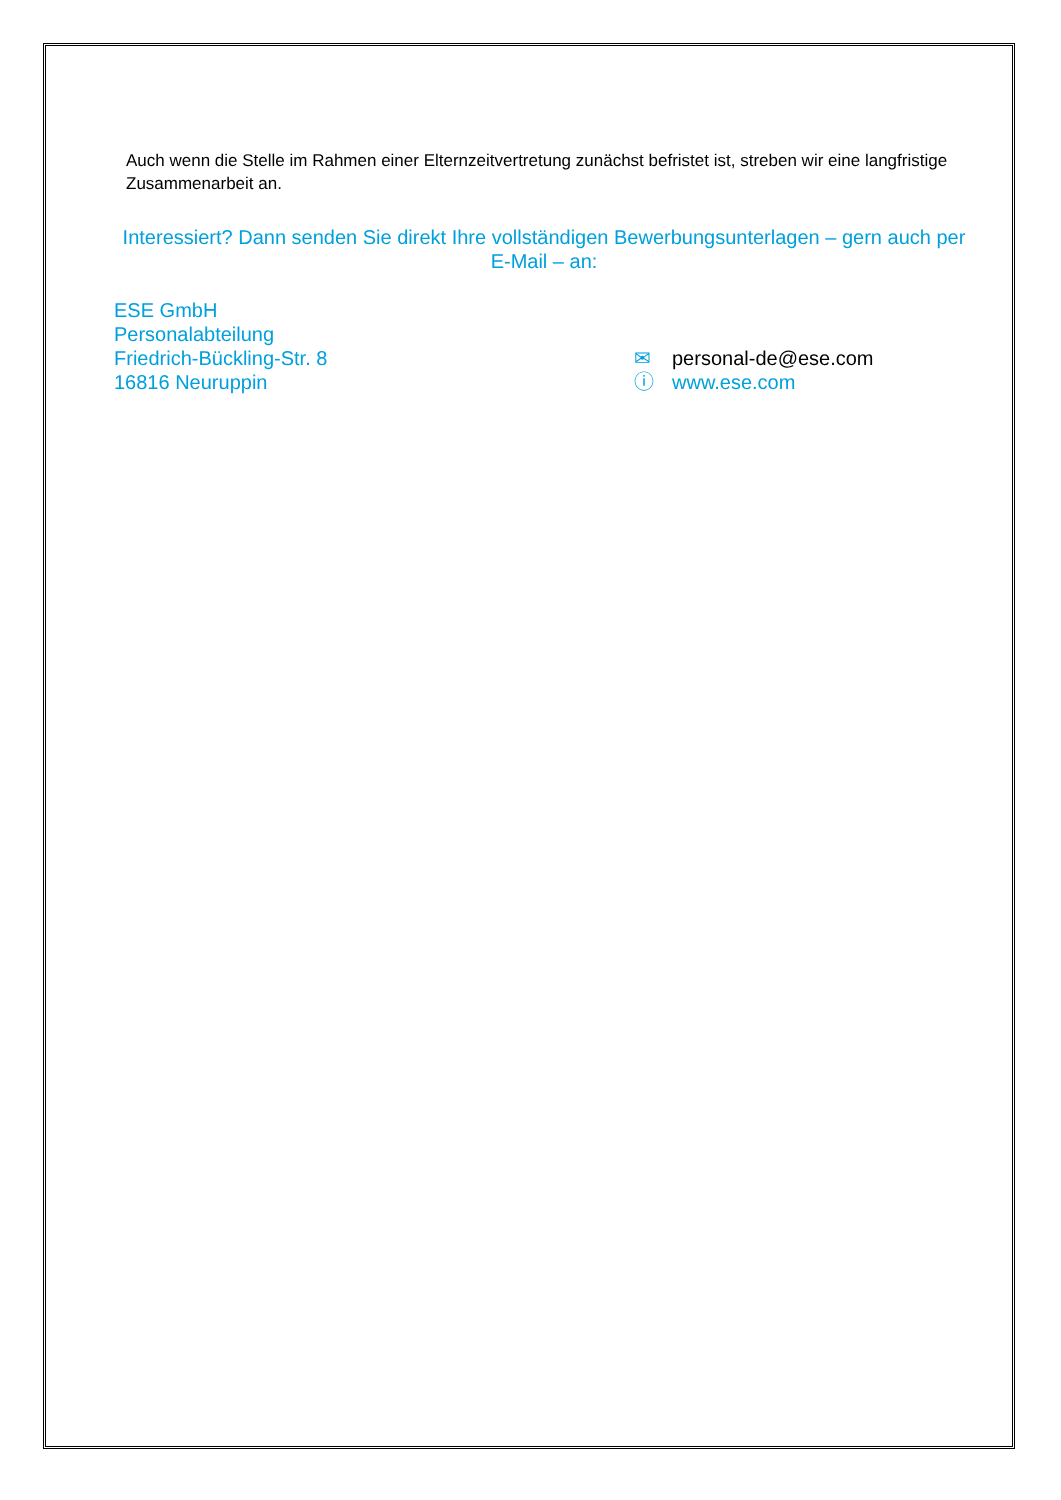Auch wenn die Stelle im Rahmen einer Elternzeitvertretung zunächst befristet ist, streben wir eine langfristige Zusammenarbeit an.
Interessiert? Dann senden Sie direkt Ihre vollständigen Bewerbungsunterlagen – gern auch per E-Mail – an:
ESE GmbH
Personalabteilung
Friedrich-Bückling-Str. 8
16816 Neuruppin
✉ personal-de@ese.com
ⓘ www.ese.com